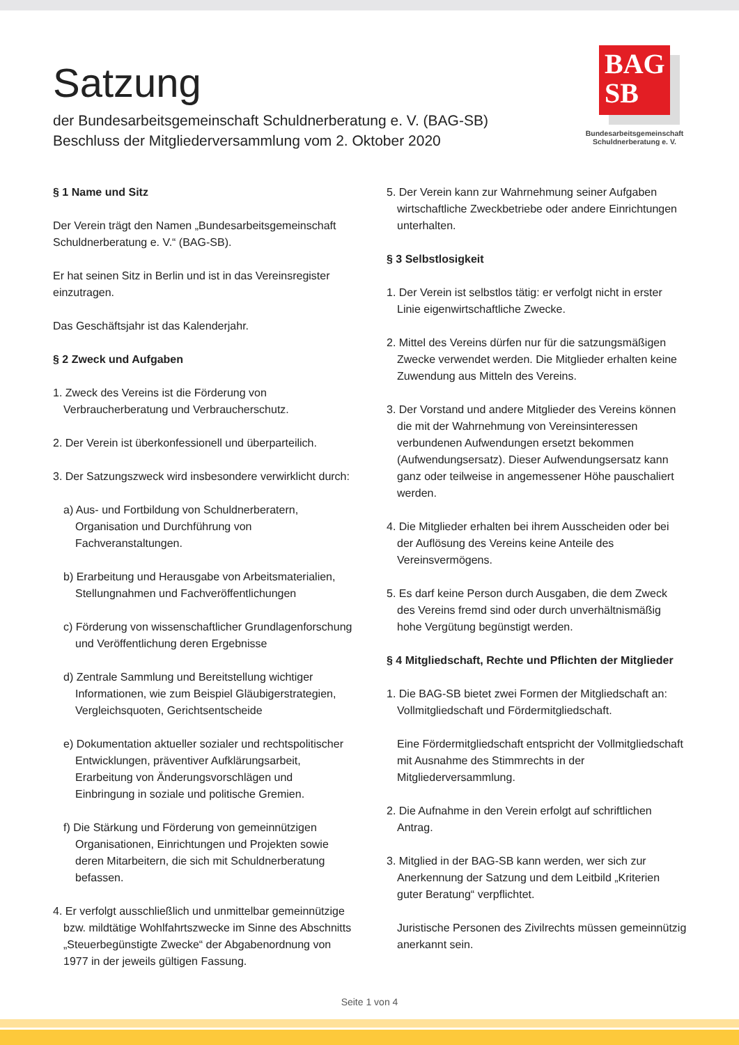Satzung
der Bundesarbeitsgemeinschaft Schuldnerberatung e. V. (BAG-SB)
Beschluss der Mitgliederversammlung vom 2. Oktober 2020
BAG
SB
Bundesarbeitsgemeinschaft
Schuldnerberatung e. V.
§ 1 Name und Sitz
Der Verein trägt den Namen „Bundesarbeitsgemeinschaft Schuldnerberatung e. V.“ (BAG-SB).
Er hat seinen Sitz in Berlin und ist in das Vereinsregister einzutragen.
Das Geschäftsjahr ist das Kalenderjahr.
§ 2 Zweck und Aufgaben
1. Zweck des Vereins ist die Förderung von Verbraucherberatung und Verbraucherschutz.
2. Der Verein ist überkonfessionell und überparteilich.
3. Der Satzungszweck wird insbesondere verwirklicht durch:
a) Aus- und Fortbildung von Schuldnerberatern, Organisation und Durchführung von Fachveranstaltungen.
b) Erarbeitung und Herausgabe von Arbeitsmaterialien, Stellungnahmen und Fachveröffentlichungen
c) Förderung von wissenschaftlicher Grundlagenforschung und Veröffentlichung deren Ergebnisse
d) Zentrale Sammlung und Bereitstellung wichtiger Informationen, wie zum Beispiel Gläubigerstrategien, Vergleichsquoten, Gerichtsentscheide
e) Dokumentation aktueller sozialer und rechtspolitischer Entwicklungen, präventiver Aufklärungsarbeit, Erarbeitung von Änderungsvorschlägen und Einbringung in soziale und politische Gremien.
f) Die Stärkung und Förderung von gemeinnützigen Organisationen, Einrichtungen und Projekten sowie deren Mitarbeitern, die sich mit Schuldnerberatung befassen.
4. Er verfolgt ausschließlich und unmittelbar gemeinnützige bzw. mildtätige Wohlfahrtszwecke im Sinne des Abschnitts „Steuerbegünstigte Zwecke“ der Abgabenordnung von 1977 in der jeweils gültigen Fassung.
5. Der Verein kann zur Wahrnehmung seiner Aufgaben wirtschaftliche Zweckbetriebe oder andere Einrichtungen unterhalten.
§ 3 Selbstlosigkeit
1. Der Verein ist selbstlos tätig: er verfolgt nicht in erster Linie eigenwirtschaftliche Zwecke.
2. Mittel des Vereins dürfen nur für die satzungsmäßigen Zwecke verwendet werden. Die Mitglieder erhalten keine Zuwendung aus Mitteln des Vereins.
3. Der Vorstand und andere Mitglieder des Vereins können die mit der Wahrnehmung von Vereinsinteressen verbundenen Aufwendungen ersetzt bekommen (Aufwendungsersatz). Dieser Aufwendungsersatz kann ganz oder teilweise in angemessener Höhe pauschaliert werden.
4. Die Mitglieder erhalten bei ihrem Ausscheiden oder bei der Auflösung des Vereins keine Anteile des Vereinsvermögens.
5. Es darf keine Person durch Ausgaben, die dem Zweck des Vereins fremd sind oder durch unverhältnismäßig hohe Vergütung begünstigt werden.
§ 4 Mitgliedschaft, Rechte und Pflichten der Mitglieder
1. Die BAG-SB bietet zwei Formen der Mitgliedschaft an: Vollmitgliedschaft und Fördermitgliedschaft.
Eine Fördermitgliedschaft entspricht der Vollmitgliedschaft mit Ausnahme des Stimmrechts in der Mitgliederversammlung.
2. Die Aufnahme in den Verein erfolgt auf schriftlichen Antrag.
3. Mitglied in der BAG-SB kann werden, wer sich zur Anerkennung der Satzung und dem Leitbild „Kriterien guter Beratung“ verpflichtet.
Juristische Personen des Zivilrechts müssen gemeinnützig anerkannt sein.
Seite 1 von 4